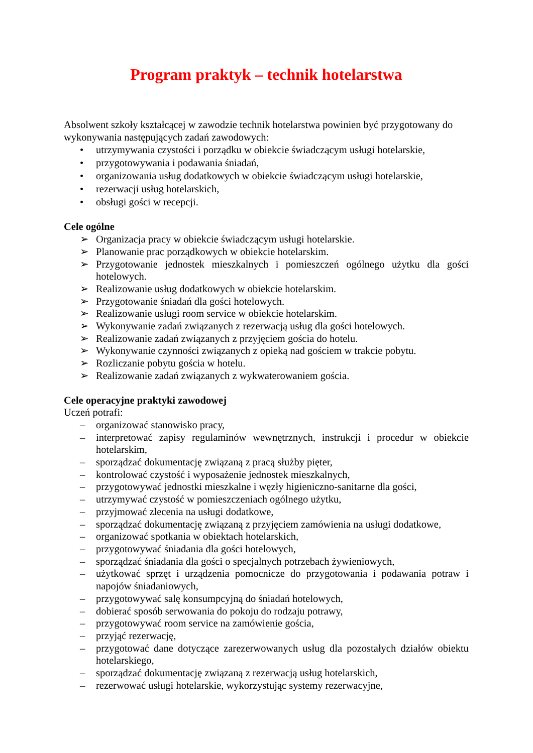Program praktyk – technik hotelarstwa
Absolwent szkoły kształcącej w zawodzie technik hotelarstwa powinien być przygotowany do wykonywania następujących zadań zawodowych:
• utrzymywania czystości i porządku w obiekcie świadczącym usługi hotelarskie,
• przygotowywania i podawania śniadań,
• organizowania usług dodatkowych w obiekcie świadczącym usługi hotelarskie,
• rezerwacji usług hotelarskich,
• obsługi gości w recepcji.
Cele ogólne
➢ Organizacja pracy w obiekcie świadczącym usługi hotelarskie.
➢ Planowanie prac porządkowych w obiekcie hotelarskim.
➢ Przygotowanie jednostek mieszkalnych i pomieszczeń ogólnego użytku dla gości hotelowych.
➢ Realizowanie usług dodatkowych w obiekcie hotelarskim.
➢ Przygotowanie śniadań dla gości hotelowych.
➢ Realizowanie usługi room service w obiekcie hotelarskim.
➢ Wykonywanie zadań związanych z rezerwacją usług dla gości hotelowych.
➢ Realizowanie zadań związanych z przyjęciem gościa do hotelu.
➢ Wykonywanie czynności związanych z opieką nad gościem w trakcie pobytu.
➢ Rozliczanie pobytu gościa w hotelu.
➢ Realizowanie zadań związanych z wykwaterowaniem gościa.
Cele operacyjne praktyki zawodowej
Uczeń potrafi:
– organizować stanowisko pracy,
– interpretować zapisy regulaminów wewnętrznych, instrukcji i procedur w obiekcie hotelarskim,
– sporządzać dokumentację związaną z pracą służby pięter,
– kontrolować czystość i wyposażenie jednostek mieszkalnych,
– przygotowywać jednostki mieszkalne i węzły higieniczno-sanitarne dla gości,
– utrzymywać czystość w pomieszczeniach ogólnego użytku,
– przyjmować zlecenia na usługi dodatkowe,
– sporządzać dokumentację związaną z przyjęciem zamówienia na usługi dodatkowe,
– organizować spotkania w obiektach hotelarskich,
– przygotowywać śniadania dla gości hotelowych,
– sporządzać śniadania dla gości o specjalnych potrzebach żywieniowych,
– użytkować sprzęt i urządzenia pomocnicze do przygotowania i podawania potraw i napojów śniadaniowych,
– przygotowywać salę konsumpcyjną do śniadań hotelowych,
– dobierać sposób serwowania do pokoju do rodzaju potrawy,
– przygotowywać room service na zamówienie gościa,
– przyjąć rezerwację,
– przygotować dane dotyczące zarezerwowanych usług dla pozostałych działów obiektu hotelarskiego,
– sporządzać dokumentację związaną z rezerwacją usług hotelarskich,
– rezerwować usługi hotelarskie, wykorzystując systemy rezerwacyjne,